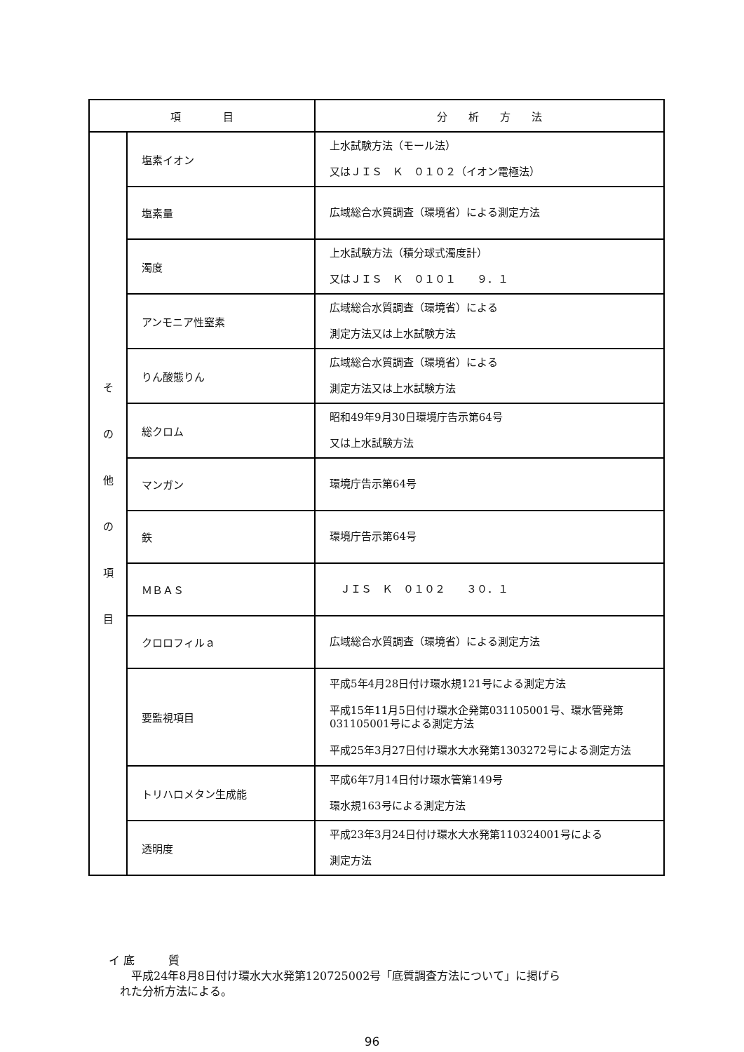| 項 目 | | 分 析 方 法 |
| --- | --- | --- |
| そ の 他 の 項 目 | 塩素イオン | 上水試験方法（モール法） 又はＪＩＳ Ｋ ０１０２（イオン電極法） |
| | 塩素量 | 広域総合水質調査（環境省）による測定方法 |
| | 濁度 | 上水試験方法（積分球式濁度計） 又はＪＩＳ Ｋ ０１０１ ９．１ |
| | アンモニア性窒素 | 広域総合水質調査（環境省）による 測定方法又は上水試験方法 |
| | りん酸態りん | 広域総合水質調査（環境省）による 測定方法又は上水試験方法 |
| | 総クロム | 昭和49年9月30日環境庁告示第64号 又は上水試験方法 |
| | マンガン | 環境庁告示第64号 |
| | 鉄 | 環境庁告示第64号 |
| | ＭＢＡＳ | ＪＩＳ Ｋ ０１０２ ３０．１ |
| | クロロフィルａ | 広域総合水質調査（環境省）による測定方法 |
| | 要監視項目 | 平成5年4月28日付け環水規121号による測定方法 平成15年11月5日付け環水企発第031105001号、環水管発第031105001号による測定方法 平成25年3月27日付け環水大水発第1303272号による測定方法 |
| | トリハロメタン生成能 | 平成6年7月14日付け環水管第149号 環水規163号による測定方法 |
| | 透明度 | 平成23年3月24日付け環水大水発第110324001号による 測定方法 |
イ 底　　　質
　　平成24年8月8日付け環水大水発第120725002号「底質調査方法について」に掲げら
　れた分析方法による。
96